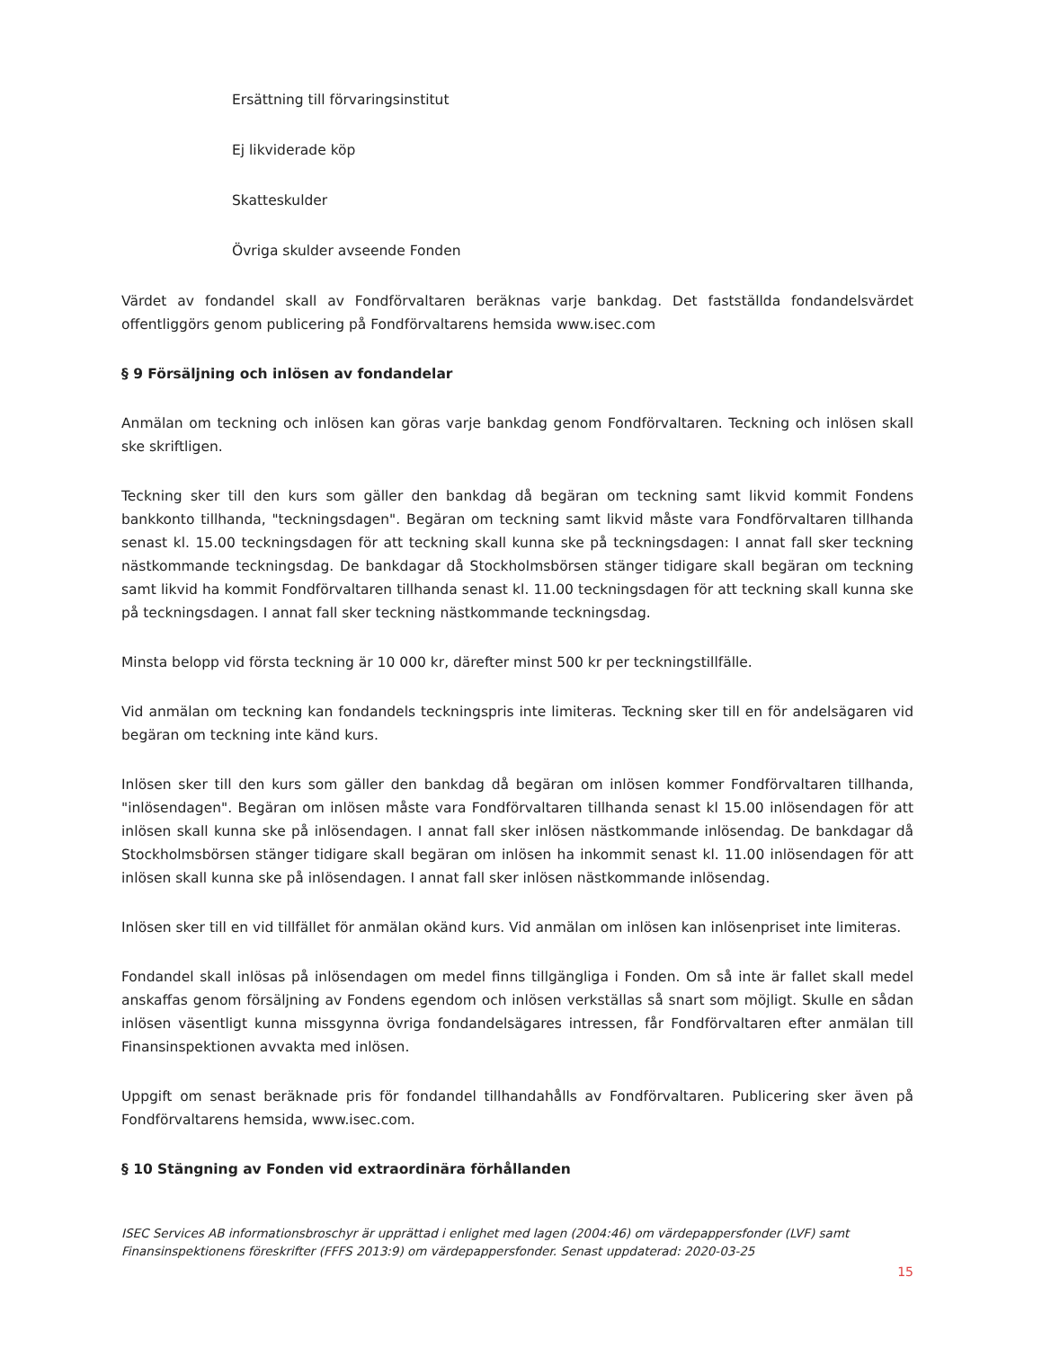Ersättning till förvaringsinstitut
Ej likviderade köp
Skatteskulder
Övriga skulder avseende Fonden
Värdet av fondandel skall av Fondförvaltaren beräknas varje bankdag. Det fastställda fondandelsvärdet offentliggörs genom publicering på Fondförvaltarens hemsida www.isec.com
§ 9 Försäljning och inlösen av fondandelar
Anmälan om teckning och inlösen kan göras varje bankdag genom Fondförvaltaren. Teckning och inlösen skall ske skriftligen.
Teckning sker till den kurs som gäller den bankdag då begäran om teckning samt likvid kommit Fondens bankkonto tillhanda, "teckningsdagen". Begäran om teckning samt likvid måste vara Fondförvaltaren tillhanda senast kl. 15.00 teckningsdagen för att teckning skall kunna ske på teckningsdagen: I annat fall sker teckning nästkommande teckningsdag. De bankdagar då Stockholmsbörsen stänger tidigare skall begäran om teckning samt likvid ha kommit Fondförvaltaren tillhanda senast kl. 11.00 teckningsdagen för att teckning skall kunna ske på teckningsdagen. I annat fall sker teckning nästkommande teckningsdag.
Minsta belopp vid första teckning är 10 000 kr, därefter minst 500 kr per teckningstillfälle.
Vid anmälan om teckning kan fondandels teckningspris inte limiteras. Teckning sker till en för andelsägaren vid begäran om teckning inte känd kurs.
Inlösen sker till den kurs som gäller den bankdag då begäran om inlösen kommer Fondförvaltaren tillhanda, "inlösendagen". Begäran om inlösen måste vara Fondförvaltaren tillhanda senast kl 15.00 inlösendagen för att inlösen skall kunna ske på inlösendagen. I annat fall sker inlösen nästkommande inlösendag. De bankdagar då Stockholmsbörsen stänger tidigare skall begäran om inlösen ha inkommit senast kl. 11.00 inlösendagen för att inlösen skall kunna ske på inlösendagen. I annat fall sker inlösen nästkommande inlösendag.
Inlösen sker till en vid tillfället för anmälan okänd kurs. Vid anmälan om inlösen kan inlösenpriset inte limiteras.
Fondandel skall inlösas på inlösendagen om medel finns tillgängliga i Fonden. Om så inte är fallet skall medel anskaffas genom försäljning av Fondens egendom och inlösen verkställas så snart som möjligt. Skulle en sådan inlösen väsentligt kunna missgynna övriga fondandelsägares intressen, får Fondförvaltaren efter anmälan till Finansinspektionen avvakta med inlösen.
Uppgift om senast beräknade pris för fondandel tillhandahålls av Fondförvaltaren. Publicering sker även på Fondförvaltarens hemsida, www.isec.com.
§ 10 Stängning av Fonden vid extraordinära förhållanden
ISEC Services AB informationsbroschyr är upprättad i enlighet med lagen (2004:46) om värdepappersfonder (LVF) samt Finansinspektionens föreskrifter (FFFS 2013:9) om värdepappersfonder. Senast uppdaterad: 2020-03-25
15